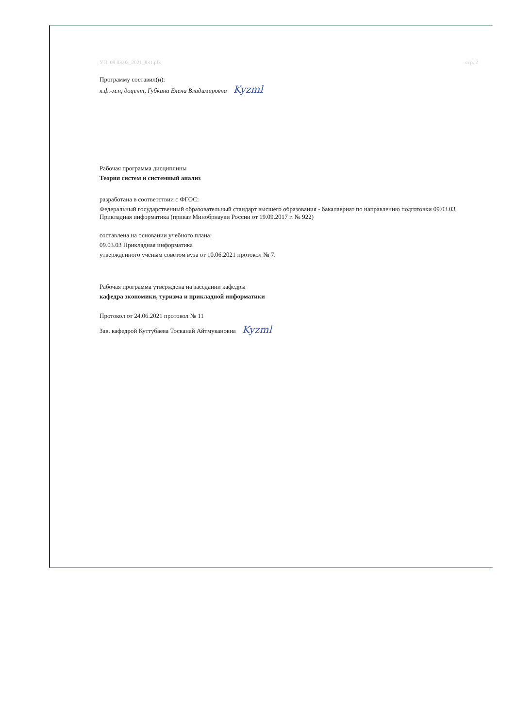УП: 09.03.03_2021_831.plx стр. 2
Программу составил(и):
к.ф.-м.н, доцент, Губкина Елена Владимировна Kyzml
Рабочая программа дисциплины
Теория систем и системный анализ
разработана в соответствии с ФГОС:
Федеральный государственный образовательный стандарт высшего образования - бакалавриат по направлению подготовки 09.03.03 Прикладная информатика (приказ Минобрнауки России от 19.09.2017 г. № 922)
составлена на основании учебного плана:
09.03.03 Прикладная информатика
утвержденного учёным советом вуза от 10.06.2021 протокол № 7.
Рабочая программа утверждена на заседании кафедры
кафедра экономики, туризма и прикладной информатики
Протокол от 24.06.2021 протокол № 11
Зав. кафедрой Куттубаева Тосканай Айтмукановна Kyzml